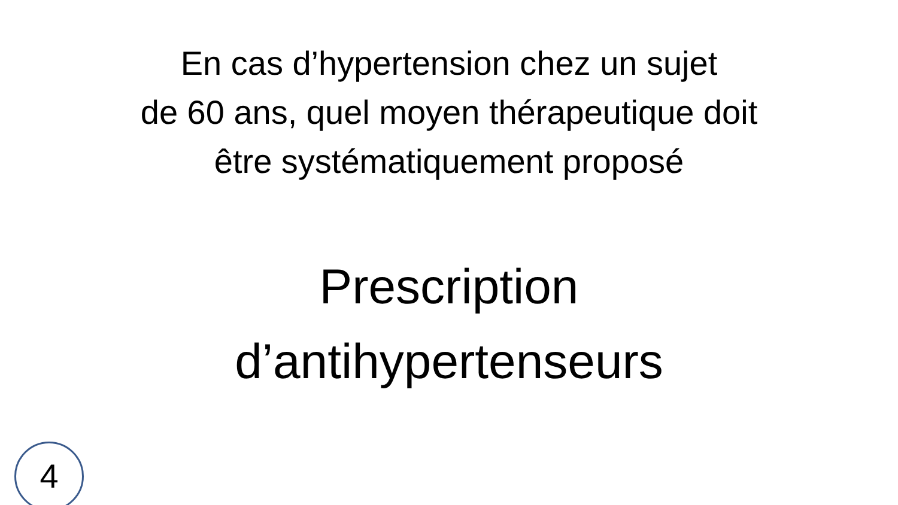En cas d’hypertension chez un sujet
de 60 ans, quel moyen thérapeutique doit
être systématiquement proposé
Prescription
d’antihypertenseurs
4